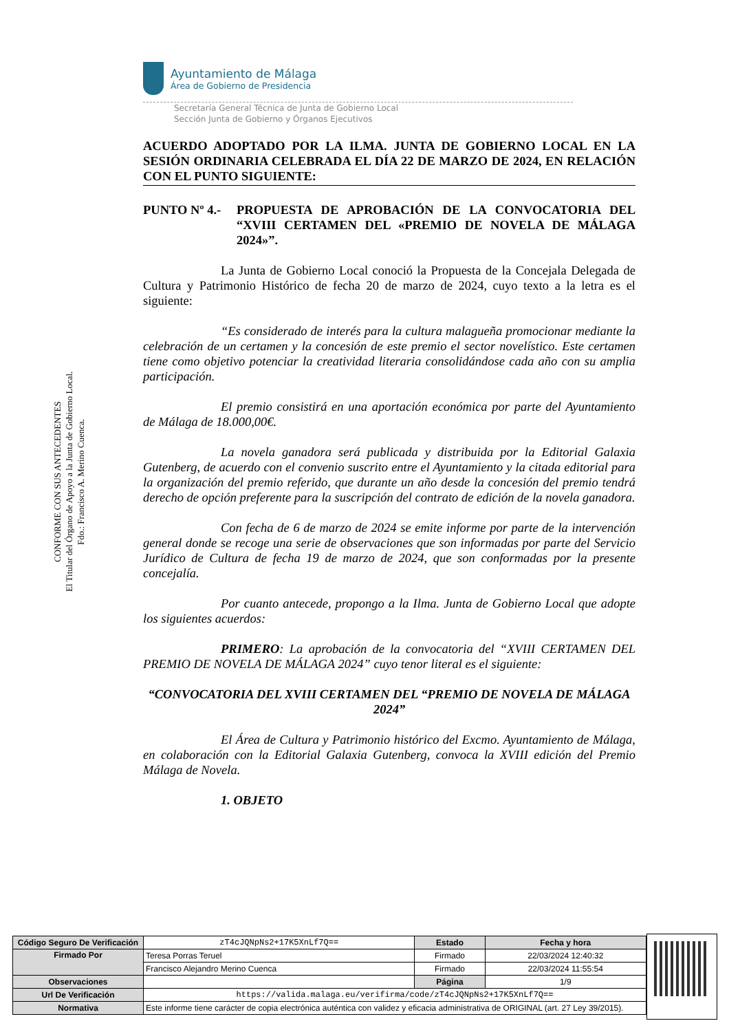CONFORME CON SUS ANTECEDENTES
El Titular del Órgano de Apoyo a la Junta de Gobierno Local.
Fdo.: Francisco A. Merino Cuenca.
Ayuntamiento de Málaga
Área de Gobierno de Presidencia
Secretaría General Técnica de Junta de Gobierno Local
Sección Junta de Gobierno y Órganos Ejecutivos
ACUERDO ADOPTADO POR LA ILMA. JUNTA DE GOBIERNO LOCAL EN LA SESIÓN ORDINARIA CELEBRADA EL DÍA 22 DE MARZO DE 2024, EN RELACIÓN CON EL PUNTO SIGUIENTE:
PUNTO Nº 4.- PROPUESTA DE APROBACIÓN DE LA CONVOCATORIA DEL “XVIII CERTAMEN DEL «PREMIO DE NOVELA DE MÁLAGA 2024»”.
La Junta de Gobierno Local conoció la Propuesta de la Concejala Delegada de Cultura y Patrimonio Histórico de fecha 20 de marzo de 2024, cuyo texto a la letra es el siguiente:
“Es considerado de interés para la cultura malagueña promocionar mediante la celebración de un certamen y la concesión de este premio el sector novelístico. Este certamen tiene como objetivo potenciar la creatividad literaria consolidándose cada año con su amplia participación.
El premio consistirá en una aportación económica por parte del Ayuntamiento de Málaga de 18.000,00€.
La novela ganadora será publicada y distribuida por la Editorial Galaxia Gutenberg, de acuerdo con el convenio suscrito entre el Ayuntamiento y la citada editorial para la organización del premio referido, que durante un año desde la concesión del premio tendrá derecho de opción preferente para la suscripción del contrato de edición de la novela ganadora.
Con fecha de 6 de marzo de 2024 se emite informe por parte de la intervención general donde se recoge una serie de observaciones que son informadas por parte del Servicio Jurídico de Cultura de fecha 19 de marzo de 2024, que son conformadas por la presente concejalía.
Por cuanto antecede, propongo a la Ilma. Junta de Gobierno Local que adopte los siguientes acuerdos:
PRIMERO: La aprobación de la convocatoria del “XVIII CERTAMEN DEL PREMIO DE NOVELA DE MÁLAGA 2024” cuyo tenor literal es el siguiente:
“CONVOCATORIA DEL XVIII CERTAMEN DEL “PREMIO DE NOVELA DE MÁLAGA 2024”
El Área de Cultura y Patrimonio histórico del Excmo. Ayuntamiento de Málaga, en colaboración con la Editorial Galaxia Gutenberg, convoca la XVIII edición del Premio Málaga de Novela.
1. OBJETO
| Código Seguro De Verificación | zT4cJQNpNs2+17K5XnLf7Q== | Estado | Fecha y hora |
| Firmado Por | Teresa Porras Teruel | Firmado | 22/03/2024 12:40:32 |
| | Francisco Alejandro Merino Cuenca | Firmado | 22/03/2024 11:55:54 |
| Observaciones | | Página | 1/9 |
| Url De Verificación | https://valida.malaga.eu/verifirma/code/zT4cJQNpNs2+17K5XnLf7Q== | | |
| Normativa | Este informe tiene carácter de copia electrónica auténtica con validez y eficacia administrativa de ORIGINAL (art. 27 Ley 39/2015). | | |